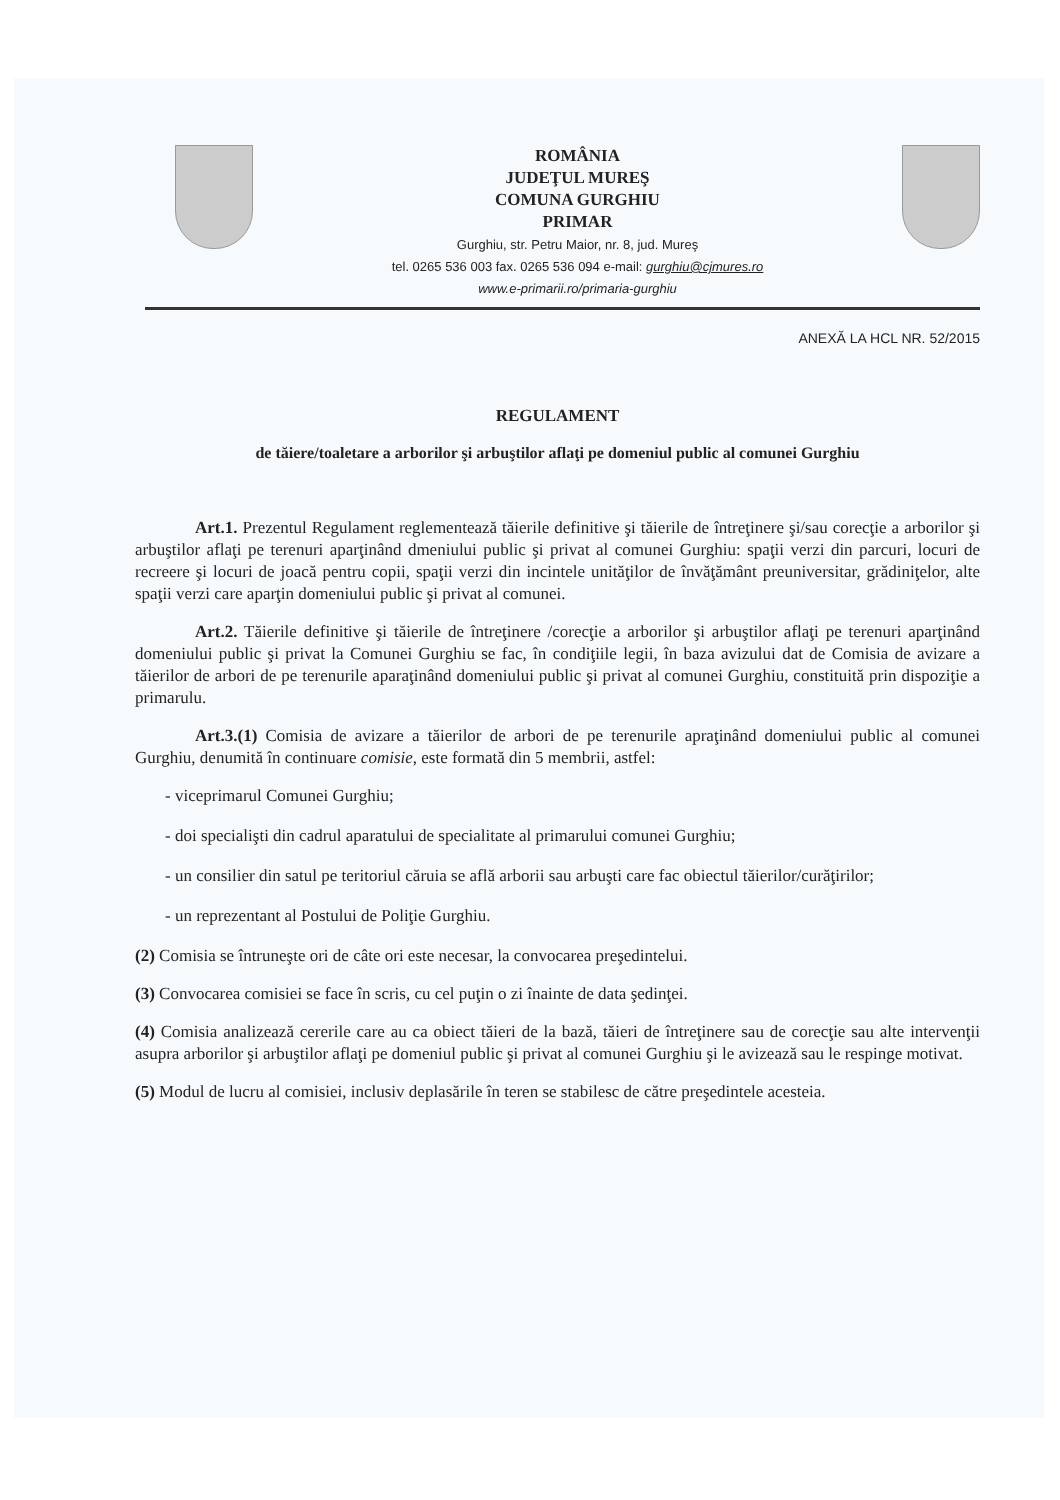ROMÂNIA
JUDEŢUL MUREŞ
COMUNA GURGHIU
PRIMAR
Gurghiu, str. Petru Maior, nr. 8, jud. Mureş
tel. 0265 536 003 fax. 0265 536 094 e-mail: gurghiu@cjmures.ro
www.e-primarii.ro/primaria-gurghiu
ANEXĂ LA HCL NR. 52/2015
REGULAMENT
de tăiere/toaletare a arborilor şi arbuştilor aflaţi pe domeniul public al comunei Gurghiu
Art.1. Prezentul Regulament reglementează tăierile definitive şi tăierile de întreţinere şi/sau corecţie a arborilor şi arbuştilor aflaţi pe terenuri aparţinând dmeniului public şi privat al comunei Gurghiu: spaţii verzi din parcuri, locuri de recreere şi locuri de joacă pentru copii, spaţii verzi din incintele unităţilor de învăţământ preuniversitar, grădiniţelor, alte spaţii verzi care aparţin domeniului public şi privat al comunei.
Art.2. Tăierile definitive şi tăierile de întreţinere /corecţie a arborilor şi arbuştilor aflaţi pe terenuri aparţinând domeniului public şi privat la Comunei Gurghiu se fac, în condiţiile legii, în baza avizului dat de Comisia de avizare a tăierilor de arbori de pe terenurile aparaţinând domeniului public şi privat al comunei Gurghiu, constituită prin dispoziţie a primarulu.
Art.3.(1) Comisia de avizare a tăierilor de arbori de pe terenurile apraţinând domeniului public al comunei Gurghiu, denumită în continuare comisie, este formată din 5 membrii, astfel:
- viceprimarul Comunei Gurghiu;
- doi specialişti din cadrul aparatului de specialitate al primarului comunei Gurghiu;
- un consilier din satul pe teritoriul căruia se află arborii sau arbuşti care fac obiectul tăierilor/curăţirilor;
- un reprezentant al Postului de Poliţie Gurghiu.
(2) Comisia se întruneşte ori de câte ori este necesar, la convocarea preşedintelui.
(3) Convocarea comisiei se face în scris, cu cel puţin o zi înainte de data şedinţei.
(4) Comisia analizează cererile care au ca obiect tăieri de la bază, tăieri de întreţinere sau de corecţie sau alte intervenţii asupra arborilor şi arbuştilor aflaţi pe domeniul public şi privat al comunei Gurghiu şi le avizează sau le respinge motivat.
(5) Modul de lucru al comisiei, inclusiv deplasările în teren se stabilesc de către preşedintele acesteia.